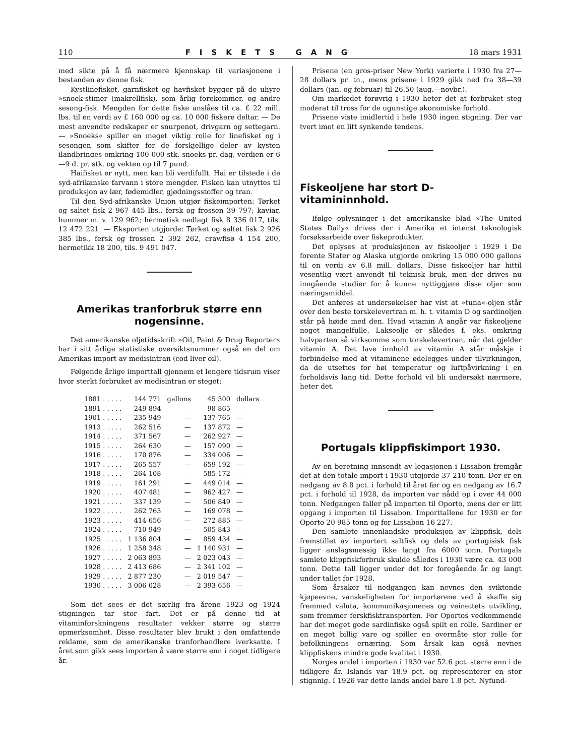110 FISKETS GANG 18 mars 1931
med sikte på å få nærmere kjennskap til variasjonene i bestanden av denne fisk.
Kystlinefisket, garnfisket og havfisket bygger på de uhyre »snoek-stimer (makrellfisk), som årlig forekommer, og andre sesong-fisk. Mengden for dette fiske anslåes til ca. £ 22 mill. lbs. til en verdi av £ 160 000 og ca. 10 000 fiskere deltar. — De mest anvendte redskaper er snurpenot, drivgarn og settegarn. — »Snoeks« spiller en meget viktig rolle for linefisket og i sesongen som skifter for de forskjellige deler av kysten ilandbringes omkring 100 000 stk. snoeks pr. dag, verdien er 6—9 d. pr. stk. og vekten op til 7 pund.
Haifisket er nytt, men kan bli verdifullt. Hai er tilstede i de syd-afrikanske farvann i store mengder. Fisken kan utnyttes til produksjon av lær, fødemidler, gjødningsstoffer og tran.
Til den Syd-afrikanske Union utgjør fiskeimporten: Tørket og saltet fisk 2 967 445 lbs., fersk og frossen 39 797; kaviar, hummer m. v. 129 962; hermetisk nedlagt fisk 8 336 017, tils. 12 472 221. — Eksporten utgjorde: Tørket og saltet fisk 2 926 385 lbs., fersk og frossen 2 392 262, crawfisø 4 154 200, hermetikk 18 200, tils. 9 491 047.
Amerikas tranforbruk større enn nogensinne.
Det amerikanske oljetidsskrift »Oil, Paint & Drug Reporter« har i sitt årlige statistiske oversiktsnummer også en del om Amerikas import av medisintran (cod liver oil).
Følgende årlige importtall gjennem et lengere tidsrum viser hvor sterkt forbruket av medisintran er steget:
| 1881 . . . . . | 144 771 | gallons | 45 300 | dollars |
| 1891 . . . . . | 249 894 | — | 98 865 | — |
| 1901 . . . . . | 235 949 | — | 137 765 | — |
| 1913 . . . . . | 262 516 | — | 137 872 | — |
| 1914 . . . . . | 371 567 | — | 262 927 | — |
| 1915 . . . . . | 264 630 | — | 157 090 | — |
| 1916 . . . . . | 170 876 | — | 334 006 | — |
| 1917 . . . . . | 265 557 | — | 659 192 | — |
| 1918 . . . . . | 264 108 | — | 585 172 | — |
| 1919 . . . . . | 161 291 | — | 449 014 | — |
| 1920 . . . . . | 407 481 | — | 962 427 | — |
| 1921 . . . . . | 337 139 | — | 506 849 | — |
| 1922 . . . . . | 262 763 | — | 169 078 | — |
| 1923 . . . . . | 414 656 | — | 272 885 | — |
| 1924 . . . . . | 710 949 | — | 505 843 | — |
| 1925 . . . . . | 1 136 804 | — | 859 434 | — |
| 1926 . . . . . | 1 258 348 | — | 1 140 931 | — |
| 1927 . . . . . | 2 063 893 | — | 2 023 043 | — |
| 1928 . . . . . | 2 413 686 | — | 2 341 102 | — |
| 1929 . . . . . | 2 877 230 | — | 2 019 547 | — |
| 1930 . . . . . | 3 006 028 | — | 2 393 656 | — |
Som det sees er det særlig fra årene 1923 og 1924 stigningen tar stor fart. Det er på denne tid at vitaminforskningens resultater vekker større og større opmerksomhet. Disse resultater blev brukt i den omfattende reklame, som de amerikanske tranforhandlere iverksatte. I året som gikk sees importen å være større enn i noget tidligere år.
Prisene (en gros-priser New York) varierte i 1930 fra 27—28 dollars pr. tn., mens prisene i 1929 gikk ned fra 38—39 dollars (jan. og februar) til 26.50 (aug.—novbr.).
Om markedet forøvrig i 1930 heter det at forbruket steg moderat til tross for de ugunstige økonomiske forhold.
Prisene viste imidlertid i hele 1930 ingen stigning. Der var tvert imot en litt synkende tendens.
Fiskeoljene har stort D-vitamininnhold.
Ifølge oplysninger i det amerikanske blad »The United States Daily« drives der i Amerika et intenst teknologisk forsøksarbeide over fiskeprodukter.
Det oplyses at produksjonen av fiskeoljer i 1929 i De forente Stater og Alaska utgjorde omkring 15 000 000 gallons til en verdi av 6.8 mill. dollars. Disse fiskeoljer har hittil vesentlig vært anvendt til teknisk bruk, men der drives nu inngående studier for å kunne nyttiggjøre disse oljer som næringsmiddel.
Det anføres at undersøkelser har vist at »tuna«-oljen står over den beste torskelevertran m. h. t. vitamin D og sardinoljen står på høide med den. Hvad vitamin A angår var fiskeoljene noget mangelfulle. Lakseolje er således f. eks. omkring halvparten så virksomme som torskelevertran, når det gjelder vitamin A. Det lave innhold av vitamin A står måskje i forbindelse med at vitaminene ødelegges under tilvirkningen, da de utsettes for høi temperatur og luftpåvirkning i en forholdsvis lang tid. Dette forhold vil bli undersøkt nærmere, heter det.
Portugals klippfiskimport 1930.
Av en beretning innsendt av legasjonen i Lissabon fremgår det at den totale import i 1930 utgjorde 37 210 tonn. Der er en nedgang av 8.8 pct. i forhold til året før og en nedgang av 16.7 pct. i forhold til 1928, da importen var nådd op i over 44 000 tonn. Nedgangen faller på importen til Oporto, mens der er litt opgang i importen til Lissabon. Importtallene for 1930 er for Oporto 20 985 tonn og for Lissabon 16 227.
Den samlete innenlandske produksjon av klippfisk, dels fremstillet av importert saltfisk og dels av portugisisk fisk ligger anslagsmessig ikke langt fra 6000 tonn. Portugals samlete klippfiskforbruk skulde således i 1930 være ca. 43 000 tonn. Dette tall ligger under det for foregående år og langt under tallet for 1928.
Som årsaker til nedgangen kan nevnes den sviktende kjøpeevne, vanskeligheten for importørene ved å skaffe sig fremmed valuta, kommunikasjonenes og veinettets utvikling, som fremmer ferskfisktransporten. For Oportos vedkommende har det meget gode sardinfiske også spilt en rolle. Sardiner er en meget billig vare og spiller en overmåte stor rolle for befolkningens ernæring. Som årsak kan også nevnes klippfiskens mindre gode kvalitet i 1930.
Norges andel i importen i 1930 var 52.6 pct. større enn i de tidligere år. Islands var 18.9 pct. og representerer en stor stignnig. I 1926 var dette lands andel bare 1.8 pct. Nyfund-